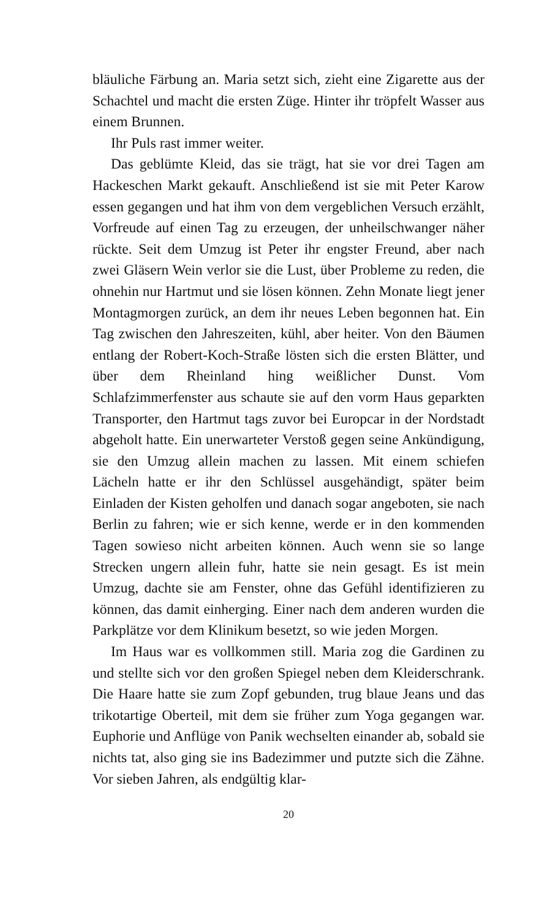bläuliche Färbung an. Maria setzt sich, zieht eine Zigarette aus der Schachtel und macht die ersten Züge. Hinter ihr tröpfelt Wasser aus einem Brunnen.
Ihr Puls rast immer weiter.
Das geblümte Kleid, das sie trägt, hat sie vor drei Tagen am Hackeschen Markt gekauft. Anschließend ist sie mit Peter Karow essen gegangen und hat ihm von dem vergeblichen Versuch erzählt, Vorfreude auf einen Tag zu erzeugen, der unheilschwanger näher rückte. Seit dem Umzug ist Peter ihr engster Freund, aber nach zwei Gläsern Wein verlor sie die Lust, über Probleme zu reden, die ohnehin nur Hartmut und sie lösen können. Zehn Monate liegt jener Montagmorgen zurück, an dem ihr neues Leben begonnen hat. Ein Tag zwischen den Jahreszeiten, kühl, aber heiter. Von den Bäumen entlang der Robert-Koch-Straße lösten sich die ersten Blätter, und über dem Rheinland hing weißlicher Dunst. Vom Schlafzimmerfenster aus schaute sie auf den vorm Haus geparkten Transporter, den Hartmut tags zuvor bei Europcar in der Nordstadt abgeholt hatte. Ein unerwarteter Verstoß gegen seine Ankündigung, sie den Umzug allein machen zu lassen. Mit einem schiefen Lächeln hatte er ihr den Schlüssel ausgehändigt, später beim Einladen der Kisten geholfen und danach sogar angeboten, sie nach Berlin zu fahren; wie er sich kenne, werde er in den kommenden Tagen sowieso nicht arbeiten können. Auch wenn sie so lange Strecken ungern allein fuhr, hatte sie nein gesagt. Es ist mein Umzug, dachte sie am Fenster, ohne das Gefühl identifizieren zu können, das damit einherging. Einer nach dem anderen wurden die Parkplätze vor dem Klinikum besetzt, so wie jeden Morgen.
Im Haus war es vollkommen still. Maria zog die Gardinen zu und stellte sich vor den großen Spiegel neben dem Kleiderschrank. Die Haare hatte sie zum Zopf gebunden, trug blaue Jeans und das trikotartige Oberteil, mit dem sie früher zum Yoga gegangen war. Euphorie und Anflüge von Panik wechselten einander ab, sobald sie nichts tat, also ging sie ins Badezimmer und putzte sich die Zähne. Vor sieben Jahren, als endgültig klar-
20